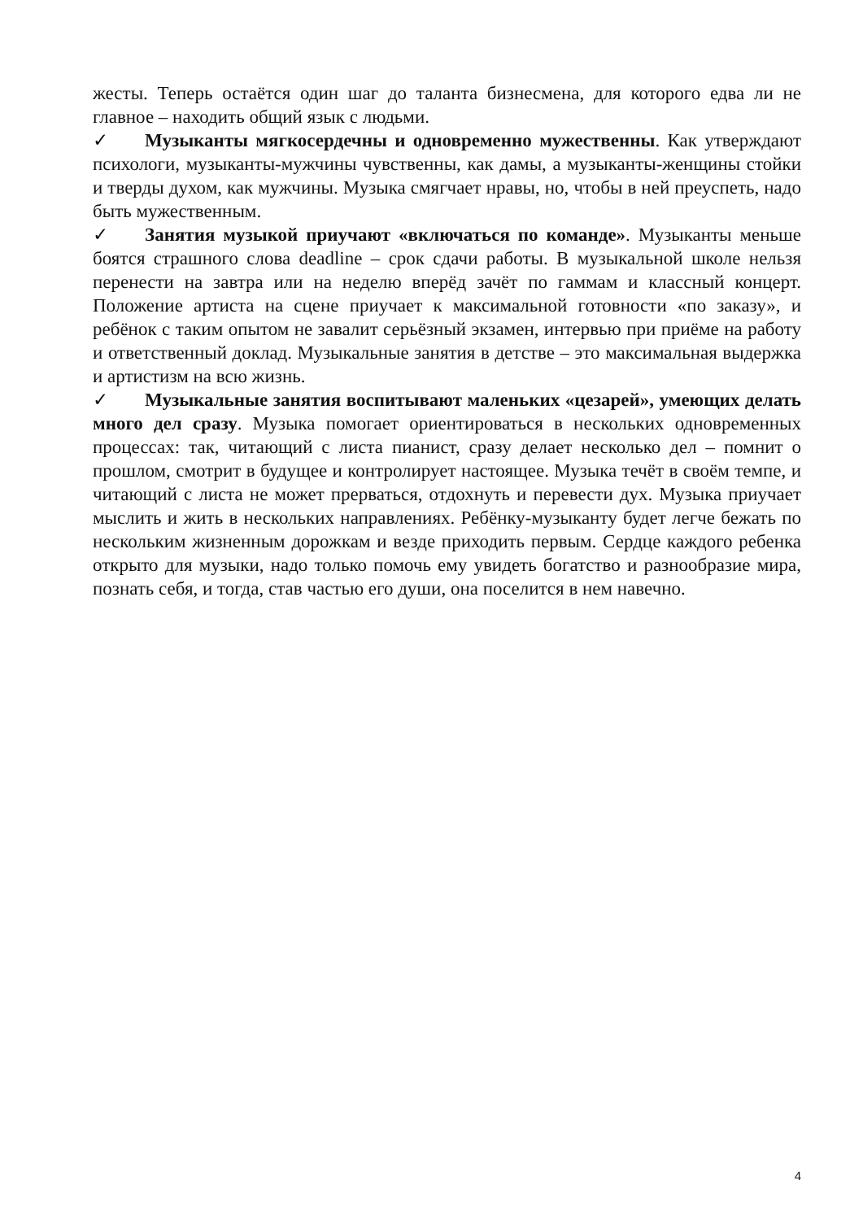жесты. Теперь остаётся один шаг до таланта бизнесмена, для которого едва ли не главное – находить общий язык с людьми.
✓ Музыканты мягкосердечны и одновременно мужественны. Как утверждают психологи, музыканты-мужчины чувственны, как дамы, а музыканты-женщины стойки и тверды духом, как мужчины. Музыка смягчает нравы, но, чтобы в ней преуспеть, надо быть мужественным.
✓ Занятия музыкой приучают «включаться по команде». Музыканты меньше боятся страшного слова deadline – срок сдачи работы. В музыкальной школе нельзя перенести на завтра или на неделю вперёд зачёт по гаммам и классный концерт. Положение артиста на сцене приучает к максимальной готовности «по заказу», и ребёнок с таким опытом не завалит серьёзный экзамен, интервью при приёме на работу и ответственный доклад. Музыкальные занятия в детстве – это максимальная выдержка и артистизм на всю жизнь.
✓ Музыкальные занятия воспитывают маленьких «цезарей», умеющих делать много дел сразу. Музыка помогает ориентироваться в нескольких одновременных процессах: так, читающий с листа пианист, сразу делает несколько дел – помнит о прошлом, смотрит в будущее и контролирует настоящее. Музыка течёт в своём темпе, и читающий с листа не может прерваться, отдохнуть и перевести дух. Музыка приучает мыслить и жить в нескольких направлениях. Ребёнку-музыканту будет легче бежать по нескольким жизненным дорожкам и везде приходить первым. Сердце каждого ребенка открыто для музыки, надо только помочь ему увидеть богатство и разнообразие мира, познать себя, и тогда, став частью его души, она поселится в нем навечно.
4